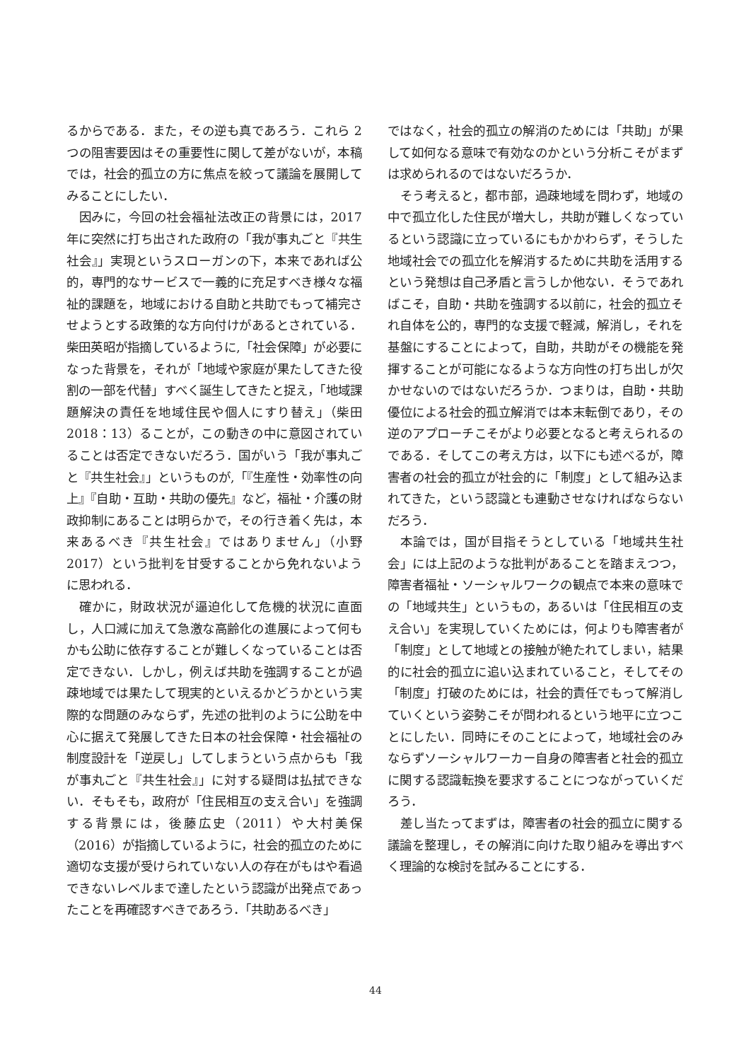るからである．また，その逆も真であろう．これら 2 つの阻害要因はその重要性に関して差がないが，本稿では，社会的孤立の方に焦点を絞って議論を展開してみることにしたい．
因みに，今回の社会福祉法改正の背景には，2017 年に突然に打ち出された政府の「我が事丸ごと『共生社会』」実現というスローガンの下，本来であれば公的，専門的なサービスで一義的に充足すべき様々な福祉的課題を，地域における自助と共助でもって補完させようとする政策的な方向付けがあるとされている．柴田英昭が指摘しているように,「社会保障」が必要になった背景を，それが「地域や家庭が果たしてきた役割の一部を代替」すべく誕生してきたと捉え，「地域課題解決の責任を地域住民や個人にすり替え」（柴田 2018：13）ることが，この動きの中に意図されていることは否定できないだろう．国がいう「我が事丸ごと『共生社会』」というものが,「『生産性・効率性の向上』『自助・互助・共助の優先』など，福祉・介護の財政抑制にあることは明らかで，その行き着く先は，本来あるべき『共生社会』ではありません」（小野 2017）という批判を甘受することから免れないように思われる．
確かに，財政状況が逼迫化して危機的状況に直面し，人口減に加えて急激な高齢化の進展によって何もかも公助に依存することが難しくなっていることは否定できない．しかし，例えば共助を強調することが過疎地域では果たして現実的といえるかどうかという実際的な問題のみならず，先述の批判のように公助を中心に据えて発展してきた日本の社会保障・社会福祉の制度設計を「逆戻し」してしまうという点からも「我が事丸ごと『共生社会』」に対する疑問は払拭できない．そもそも，政府が「住民相互の支え合い」を強調する背景には，後藤広史（2011）や大村美保（2016）が指摘しているように，社会的孤立のために適切な支援が受けられていない人の存在がもはや看過できないレベルまで達したという認識が出発点であったことを再確認すべきであろう．「共助あるべき」
ではなく，社会的孤立の解消のためには「共助」が果して如何なる意味で有効なのかという分析こそがまずは求められるのではないだろうか．
そう考えると，都市部，過疎地域を問わず，地域の中で孤立化した住民が増大し，共助が難しくなっているという認識に立っているにもかかわらず，そうした地域社会での孤立化を解消するために共助を活用するという発想は自己矛盾と言うしか他ない．そうであればこそ，自助・共助を強調する以前に，社会的孤立それ自体を公的，専門的な支援で軽減，解消し，それを基盤にすることによって，自助，共助がその機能を発揮することが可能になるような方向性の打ち出しが欠かせないのではないだろうか．つまりは，自助・共助優位による社会的孤立解消では本末転倒であり，その逆のアプローチこそがより必要となると考えられるのである．そしてこの考え方は，以下にも述べるが，障害者の社会的孤立が社会的に「制度」として組み込まれてきた，という認識とも連動させなければならないだろう．
本論では，国が目指そうとしている「地域共生社会」には上記のような批判があることを踏まえつつ，障害者福祉・ソーシャルワークの観点で本来の意味での「地域共生」というもの，あるいは「住民相互の支え合い」を実現していくためには，何よりも障害者が「制度」として地域との接触が絶たれてしまい，結果的に社会的孤立に追い込まれていること，そしてその「制度」打破のためには，社会的責任でもって解消していくという姿勢こそが問われるという地平に立つことにしたい．同時にそのことによって，地域社会のみならずソーシャルワーカー自身の障害者と社会的孤立に関する認識転換を要求することにつながっていくだろう．
差し当たってまずは，障害者の社会的孤立に関する議論を整理し，その解消に向けた取り組みを導出すべく理論的な検討を試みることにする．
44